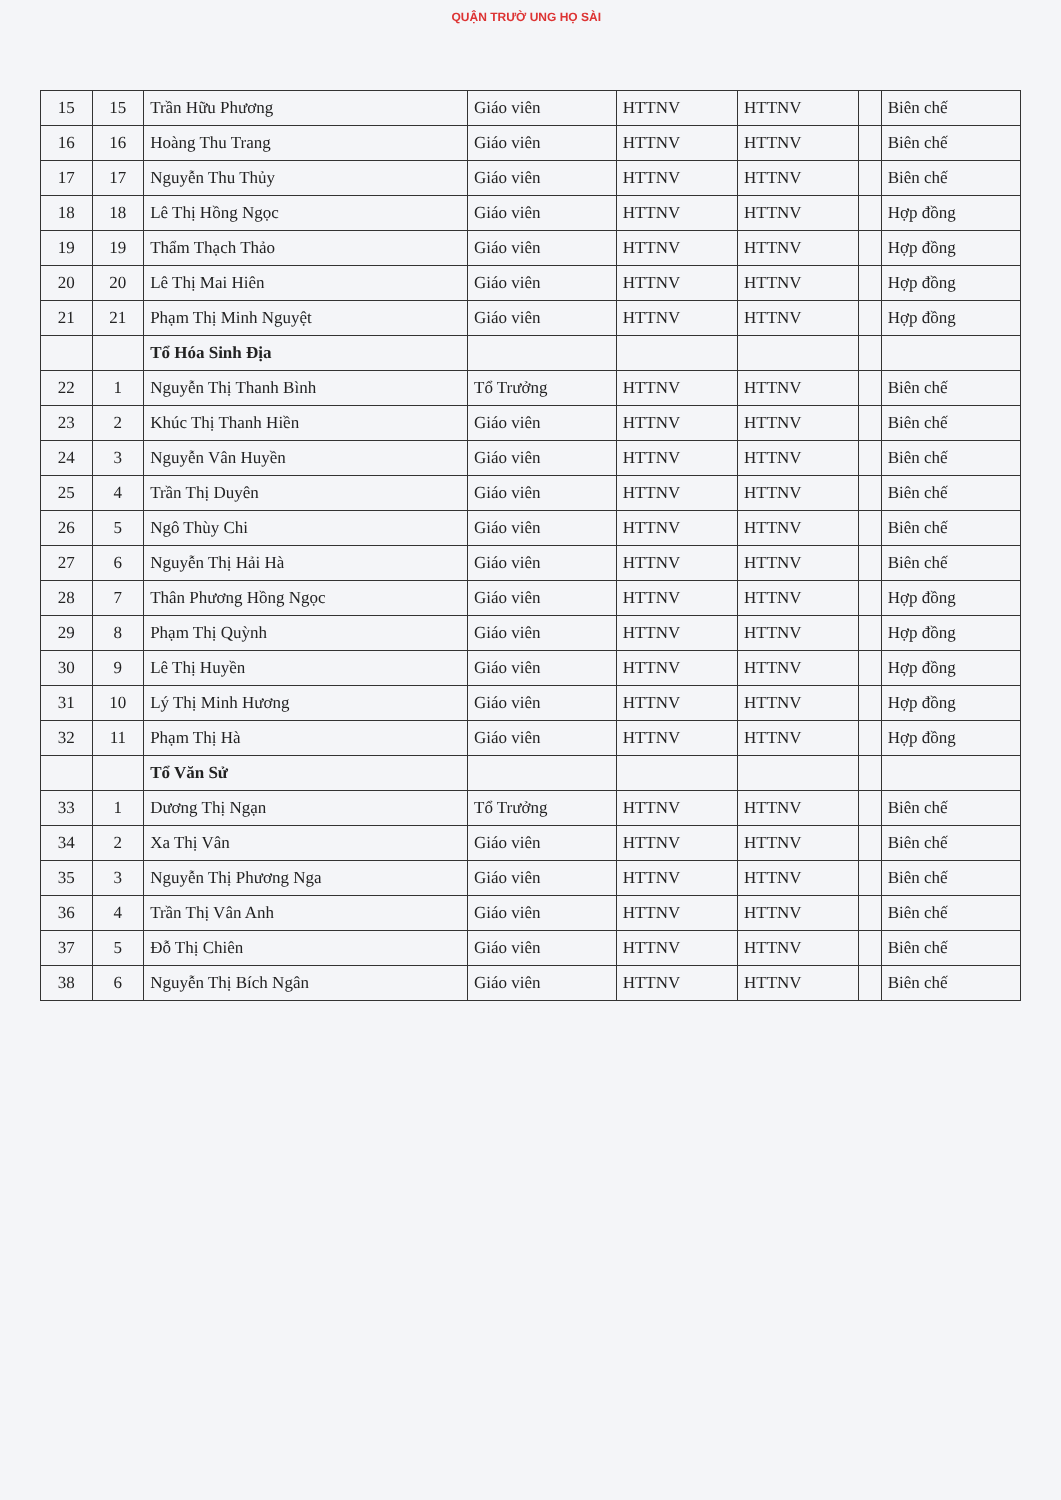QUẬN TRƯỜ UNG HỌ SÀI
| 15 | 15 | Trần Hữu Phương | Giáo viên | HTTNV | HTTNV | | Biên chế |
| 16 | 16 | Hoàng Thu Trang | Giáo viên | HTTNV | HTTNV | | Biên chế |
| 17 | 17 | Nguyễn Thu Thủy | Giáo viên | HTTNV | HTTNV | | Biên chế |
| 18 | 18 | Lê Thị Hồng Ngọc | Giáo viên | HTTNV | HTTNV | | Hợp đồng |
| 19 | 19 | Thẩm Thạch Thảo | Giáo viên | HTTNV | HTTNV | | Hợp đồng |
| 20 | 20 | Lê Thị Mai Hiên | Giáo viên | HTTNV | HTTNV | | Hợp đồng |
| 21 | 21 | Phạm Thị Minh Nguyệt | Giáo viên | HTTNV | HTTNV | | Hợp đồng |
| | | Tổ Hóa Sinh Địa | | | | | |
| 22 | 1 | Nguyễn Thị Thanh Bình | Tổ Trưởng | HTTNV | HTTNV | | Biên chế |
| 23 | 2 | Khúc Thị Thanh Hiền | Giáo viên | HTTNV | HTTNV | | Biên chế |
| 24 | 3 | Nguyễn Vân Huyền | Giáo viên | HTTNV | HTTNV | | Biên chế |
| 25 | 4 | Trần Thị Duyên | Giáo viên | HTTNV | HTTNV | | Biên chế |
| 26 | 5 | Ngô Thùy Chi | Giáo viên | HTTNV | HTTNV | | Biên chế |
| 27 | 6 | Nguyễn Thị Hải Hà | Giáo viên | HTTNV | HTTNV | | Biên chế |
| 28 | 7 | Thân Phương Hồng Ngọc | Giáo viên | HTTNV | HTTNV | | Hợp đồng |
| 29 | 8 | Phạm Thị Quỳnh | Giáo viên | HTTNV | HTTNV | | Hợp đồng |
| 30 | 9 | Lê Thị Huyền | Giáo viên | HTTNV | HTTNV | | Hợp đồng |
| 31 | 10 | Lý Thị Minh Hương | Giáo viên | HTTNV | HTTNV | | Hợp đồng |
| 32 | 11 | Phạm Thị Hà | Giáo viên | HTTNV | HTTNV | | Hợp đồng |
| | | Tổ Văn Sử | | | | | |
| 33 | 1 | Dương Thị Ngạn | Tổ Trưởng | HTTNV | HTTNV | | Biên chế |
| 34 | 2 | Xa Thị Vân | Giáo viên | HTTNV | HTTNV | | Biên chế |
| 35 | 3 | Nguyễn Thị Phương Nga | Giáo viên | HTTNV | HTTNV | | Biên chế |
| 36 | 4 | Trần Thị Vân Anh | Giáo viên | HTTNV | HTTNV | | Biên chế |
| 37 | 5 | Đỗ Thị Chiên | Giáo viên | HTTNV | HTTNV | | Biên chế |
| 38 | 6 | Nguyễn Thị Bích Ngân | Giáo viên | HTTNV | HTTNV | | Biên chế |